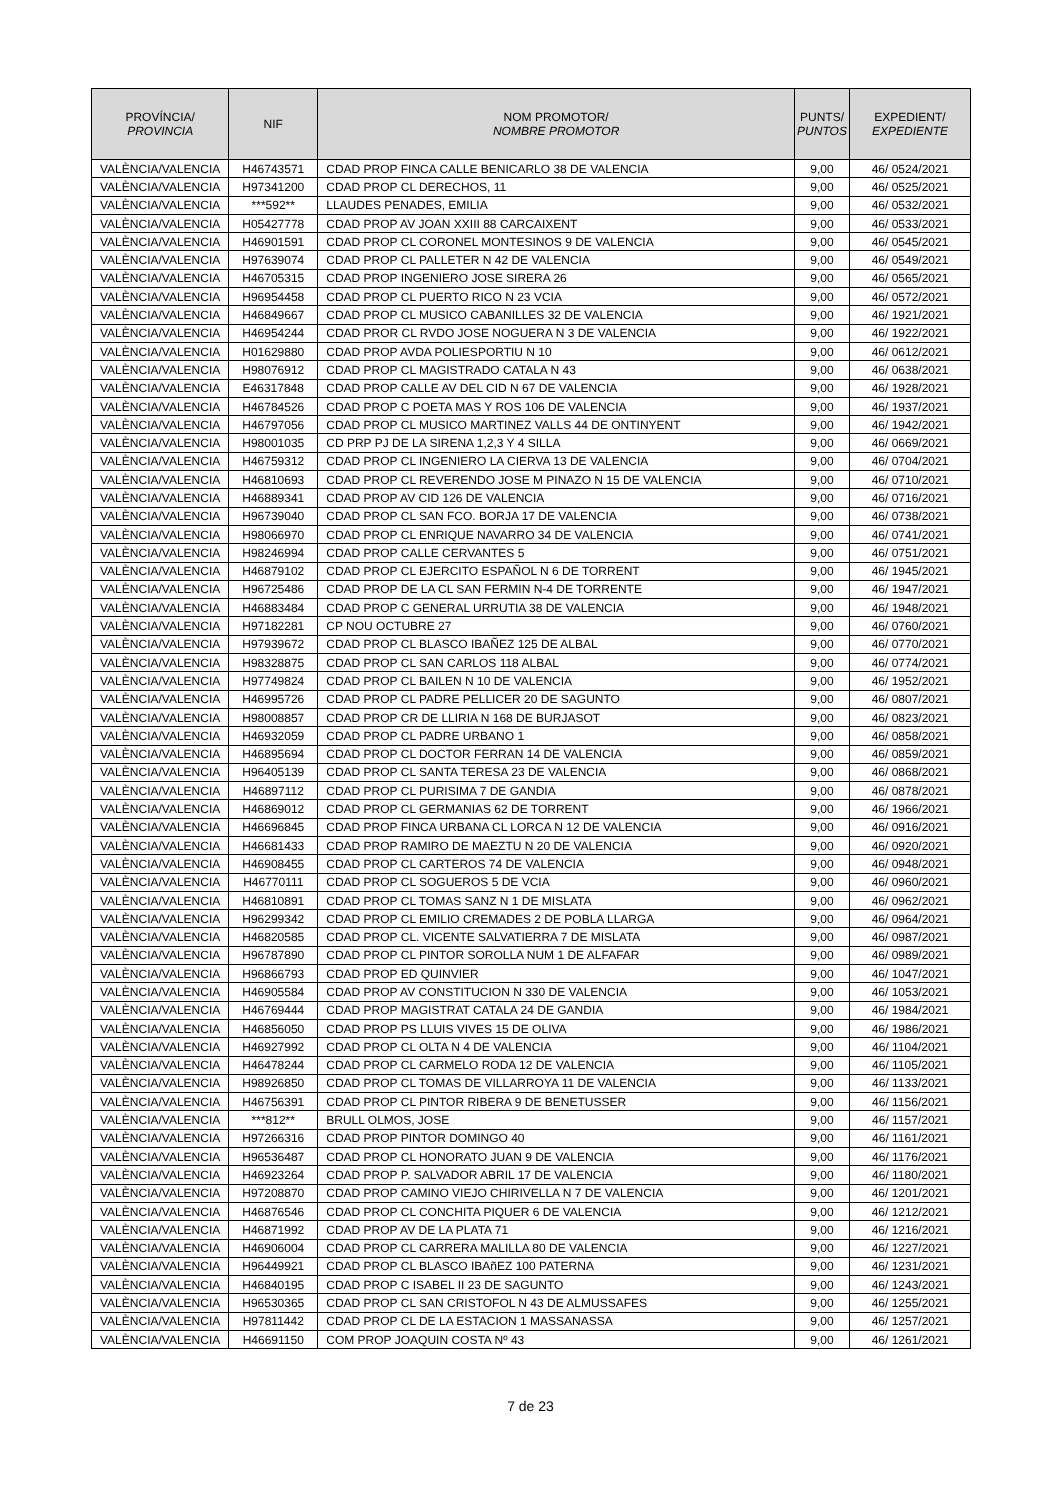| PROVÍNCIA/ PROVINCIA | NIF | NOM PROMOTOR/ NOMBRE PROMOTOR | PUNTS/ PUNTOS | EXPEDIENT/ EXPEDIENTE |
| --- | --- | --- | --- | --- |
| VALÈNCIA/VALENCIA | H46743571 | CDAD PROP FINCA CALLE BENICARLO 38 DE VALENCIA | 9,00 | 46/ 0524/2021 |
| VALÈNCIA/VALENCIA | H97341200 | CDAD PROP CL DERECHOS, 11 | 9,00 | 46/ 0525/2021 |
| VALÈNCIA/VALENCIA | ***592** | LLAUDES PENADES, EMILIA | 9,00 | 46/ 0532/2021 |
| VALÈNCIA/VALENCIA | H05427778 | CDAD PROP AV JOAN XXIII 88 CARCAIXENT | 9,00 | 46/ 0533/2021 |
| VALÈNCIA/VALENCIA | H46901591 | CDAD PROP CL CORONEL MONTESINOS 9 DE VALENCIA | 9,00 | 46/ 0545/2021 |
| VALÈNCIA/VALENCIA | H97639074 | CDAD PROP CL PALLETER N 42 DE VALENCIA | 9,00 | 46/ 0549/2021 |
| VALÈNCIA/VALENCIA | H46705315 | CDAD PROP INGENIERO JOSE SIRERA 26 | 9,00 | 46/ 0565/2021 |
| VALÈNCIA/VALENCIA | H96954458 | CDAD PROP CL PUERTO RICO N 23 VCIA | 9,00 | 46/ 0572/2021 |
| VALÈNCIA/VALENCIA | H46849667 | CDAD PROP CL MUSICO CABANILLES 32 DE VALENCIA | 9,00 | 46/ 1921/2021 |
| VALÈNCIA/VALENCIA | H46954244 | CDAD PROR CL RVDO JOSE NOGUERA N 3 DE VALENCIA | 9,00 | 46/ 1922/2021 |
| VALÈNCIA/VALENCIA | H01629880 | CDAD PROP AVDA POLIESPORTIU N 10 | 9,00 | 46/ 0612/2021 |
| VALÈNCIA/VALENCIA | H98076912 | CDAD PROP CL MAGISTRADO CATALA N 43 | 9,00 | 46/ 0638/2021 |
| VALÈNCIA/VALENCIA | E46317848 | CDAD PROP CALLE AV DEL CID N 67 DE VALENCIA | 9,00 | 46/ 1928/2021 |
| VALÈNCIA/VALENCIA | H46784526 | CDAD PROP C POETA MAS Y ROS 106 DE VALENCIA | 9,00 | 46/ 1937/2021 |
| VALÈNCIA/VALENCIA | H46797056 | CDAD PROP CL MUSICO MARTINEZ VALLS 44 DE ONTINYENT | 9,00 | 46/ 1942/2021 |
| VALÈNCIA/VALENCIA | H98001035 | CD PRP PJ DE LA SIRENA 1,2,3 Y 4 SILLA | 9,00 | 46/ 0669/2021 |
| VALÈNCIA/VALENCIA | H46759312 | CDAD PROP CL INGENIERO LA CIERVA 13 DE VALENCIA | 9,00 | 46/ 0704/2021 |
| VALÈNCIA/VALENCIA | H46810693 | CDAD PROP CL REVERENDO JOSE M PINAZO N 15 DE VALENCIA | 9,00 | 46/ 0710/2021 |
| VALÈNCIA/VALENCIA | H46889341 | CDAD PROP AV CID 126 DE VALENCIA | 9,00 | 46/ 0716/2021 |
| VALÈNCIA/VALENCIA | H96739040 | CDAD PROP CL SAN FCO. BORJA 17 DE VALENCIA | 9,00 | 46/ 0738/2021 |
| VALÈNCIA/VALENCIA | H98066970 | CDAD PROP CL ENRIQUE NAVARRO 34 DE VALENCIA | 9,00 | 46/ 0741/2021 |
| VALÈNCIA/VALENCIA | H98246994 | CDAD PROP CALLE CERVANTES 5 | 9,00 | 46/ 0751/2021 |
| VALÈNCIA/VALENCIA | H46879102 | CDAD PROP CL EJERCITO ESPAÑOL N 6 DE TORRENT | 9,00 | 46/ 1945/2021 |
| VALÈNCIA/VALENCIA | H96725486 | CDAD PROP DE LA CL SAN FERMIN N-4 DE TORRENTE | 9,00 | 46/ 1947/2021 |
| VALÈNCIA/VALENCIA | H46883484 | CDAD PROP C GENERAL URRUTIA 38 DE VALENCIA | 9,00 | 46/ 1948/2021 |
| VALÈNCIA/VALENCIA | H97182281 | CP NOU OCTUBRE 27 | 9,00 | 46/ 0760/2021 |
| VALÈNCIA/VALENCIA | H97939672 | CDAD PROP CL BLASCO IBAÑEZ 125 DE ALBAL | 9,00 | 46/ 0770/2021 |
| VALÈNCIA/VALENCIA | H98328875 | CDAD PROP CL SAN CARLOS 118 ALBAL | 9,00 | 46/ 0774/2021 |
| VALÈNCIA/VALENCIA | H97749824 | CDAD PROP CL BAILEN N 10 DE VALENCIA | 9,00 | 46/ 1952/2021 |
| VALÈNCIA/VALENCIA | H46995726 | CDAD PROP CL PADRE PELLICER 20 DE SAGUNTO | 9,00 | 46/ 0807/2021 |
| VALÈNCIA/VALENCIA | H98008857 | CDAD PROP CR DE LLIRIA N 168 DE BURJASOT | 9,00 | 46/ 0823/2021 |
| VALÈNCIA/VALENCIA | H46932059 | CDAD PROP CL PADRE URBANO 1 | 9,00 | 46/ 0858/2021 |
| VALÈNCIA/VALENCIA | H46895694 | CDAD PROP CL DOCTOR FERRAN 14 DE VALENCIA | 9,00 | 46/ 0859/2021 |
| VALÈNCIA/VALENCIA | H96405139 | CDAD PROP CL SANTA TERESA 23 DE VALENCIA | 9,00 | 46/ 0868/2021 |
| VALÈNCIA/VALENCIA | H46897112 | CDAD PROP CL PURISIMA 7 DE GANDIA | 9,00 | 46/ 0878/2021 |
| VALÈNCIA/VALENCIA | H46869012 | CDAD PROP CL GERMANIAS 62 DE TORRENT | 9,00 | 46/ 1966/2021 |
| VALÈNCIA/VALENCIA | H46696845 | CDAD PROP FINCA URBANA CL LORCA N 12 DE VALENCIA | 9,00 | 46/ 0916/2021 |
| VALÈNCIA/VALENCIA | H46681433 | CDAD PROP RAMIRO DE MAEZTU N 20 DE VALENCIA | 9,00 | 46/ 0920/2021 |
| VALÈNCIA/VALENCIA | H46908455 | CDAD PROP CL CARTEROS 74 DE VALENCIA | 9,00 | 46/ 0948/2021 |
| VALÈNCIA/VALENCIA | H46770111 | CDAD PROP CL SOGUEROS 5 DE VCIA | 9,00 | 46/ 0960/2021 |
| VALÈNCIA/VALENCIA | H46810891 | CDAD PROP CL TOMAS SANZ N 1 DE MISLATA | 9,00 | 46/ 0962/2021 |
| VALÈNCIA/VALENCIA | H96299342 | CDAD PROP CL EMILIO CREMADES 2 DE POBLA LLARGA | 9,00 | 46/ 0964/2021 |
| VALÈNCIA/VALENCIA | H46820585 | CDAD PROP CL. VICENTE SALVATIERRA 7 DE MISLATA | 9,00 | 46/ 0987/2021 |
| VALÈNCIA/VALENCIA | H96787890 | CDAD PROP CL PINTOR SOROLLA NUM 1 DE ALFAFAR | 9,00 | 46/ 0989/2021 |
| VALÈNCIA/VALENCIA | H96866793 | CDAD PROP ED QUINVIER | 9,00 | 46/ 1047/2021 |
| VALÈNCIA/VALENCIA | H46905584 | CDAD PROP AV CONSTITUCION N 330 DE VALENCIA | 9,00 | 46/ 1053/2021 |
| VALÈNCIA/VALENCIA | H46769444 | CDAD PROP MAGISTRAT CATALA 24 DE GANDIA | 9,00 | 46/ 1984/2021 |
| VALÈNCIA/VALENCIA | H46856050 | CDAD PROP PS LLUIS VIVES 15 DE OLIVA | 9,00 | 46/ 1986/2021 |
| VALÈNCIA/VALENCIA | H46927992 | CDAD PROP CL OLTA N 4 DE VALENCIA | 9,00 | 46/ 1104/2021 |
| VALÈNCIA/VALENCIA | H46478244 | CDAD PROP CL CARMELO RODA 12 DE VALENCIA | 9,00 | 46/ 1105/2021 |
| VALÈNCIA/VALENCIA | H98926850 | CDAD PROP CL TOMAS DE VILLARROYA 11 DE VALENCIA | 9,00 | 46/ 1133/2021 |
| VALÈNCIA/VALENCIA | H46756391 | CDAD PROP CL PINTOR RIBERA 9 DE BENETUSSER | 9,00 | 46/ 1156/2021 |
| VALÈNCIA/VALENCIA | ***812** | BRULL OLMOS, JOSE | 9,00 | 46/ 1157/2021 |
| VALÈNCIA/VALENCIA | H97266316 | CDAD PROP PINTOR DOMINGO 40 | 9,00 | 46/ 1161/2021 |
| VALÈNCIA/VALENCIA | H96536487 | CDAD PROP CL HONORATO JUAN 9 DE VALENCIA | 9,00 | 46/ 1176/2021 |
| VALÈNCIA/VALENCIA | H46923264 | CDAD PROP P. SALVADOR ABRIL 17 DE VALENCIA | 9,00 | 46/ 1180/2021 |
| VALÈNCIA/VALENCIA | H97208870 | CDAD PROP CAMINO VIEJO CHIRIVELLA N 7 DE VALENCIA | 9,00 | 46/ 1201/2021 |
| VALÈNCIA/VALENCIA | H46876546 | CDAD PROP CL CONCHITA PIQUER 6 DE VALENCIA | 9,00 | 46/ 1212/2021 |
| VALÈNCIA/VALENCIA | H46871992 | CDAD PROP AV DE LA PLATA 71 | 9,00 | 46/ 1216/2021 |
| VALÈNCIA/VALENCIA | H46906004 | CDAD PROP CL CARRERA MALILLA 80 DE VALENCIA | 9,00 | 46/ 1227/2021 |
| VALÈNCIA/VALENCIA | H96449921 | CDAD PROP CL BLASCO IBAñEZ 100 PATERNA | 9,00 | 46/ 1231/2021 |
| VALÈNCIA/VALENCIA | H46840195 | CDAD PROP C ISABEL II 23 DE SAGUNTO | 9,00 | 46/ 1243/2021 |
| VALÈNCIA/VALENCIA | H96530365 | CDAD PROP CL SAN CRISTOFOL N 43 DE ALMUSSAFES | 9,00 | 46/ 1255/2021 |
| VALÈNCIA/VALENCIA | H97811442 | CDAD PROP CL DE LA ESTACION 1 MASSANASSA | 9,00 | 46/ 1257/2021 |
| VALÈNCIA/VALENCIA | H46691150 | COM PROP JOAQUIN COSTA Nº 43 | 9,00 | 46/ 1261/2021 |
7 de 23